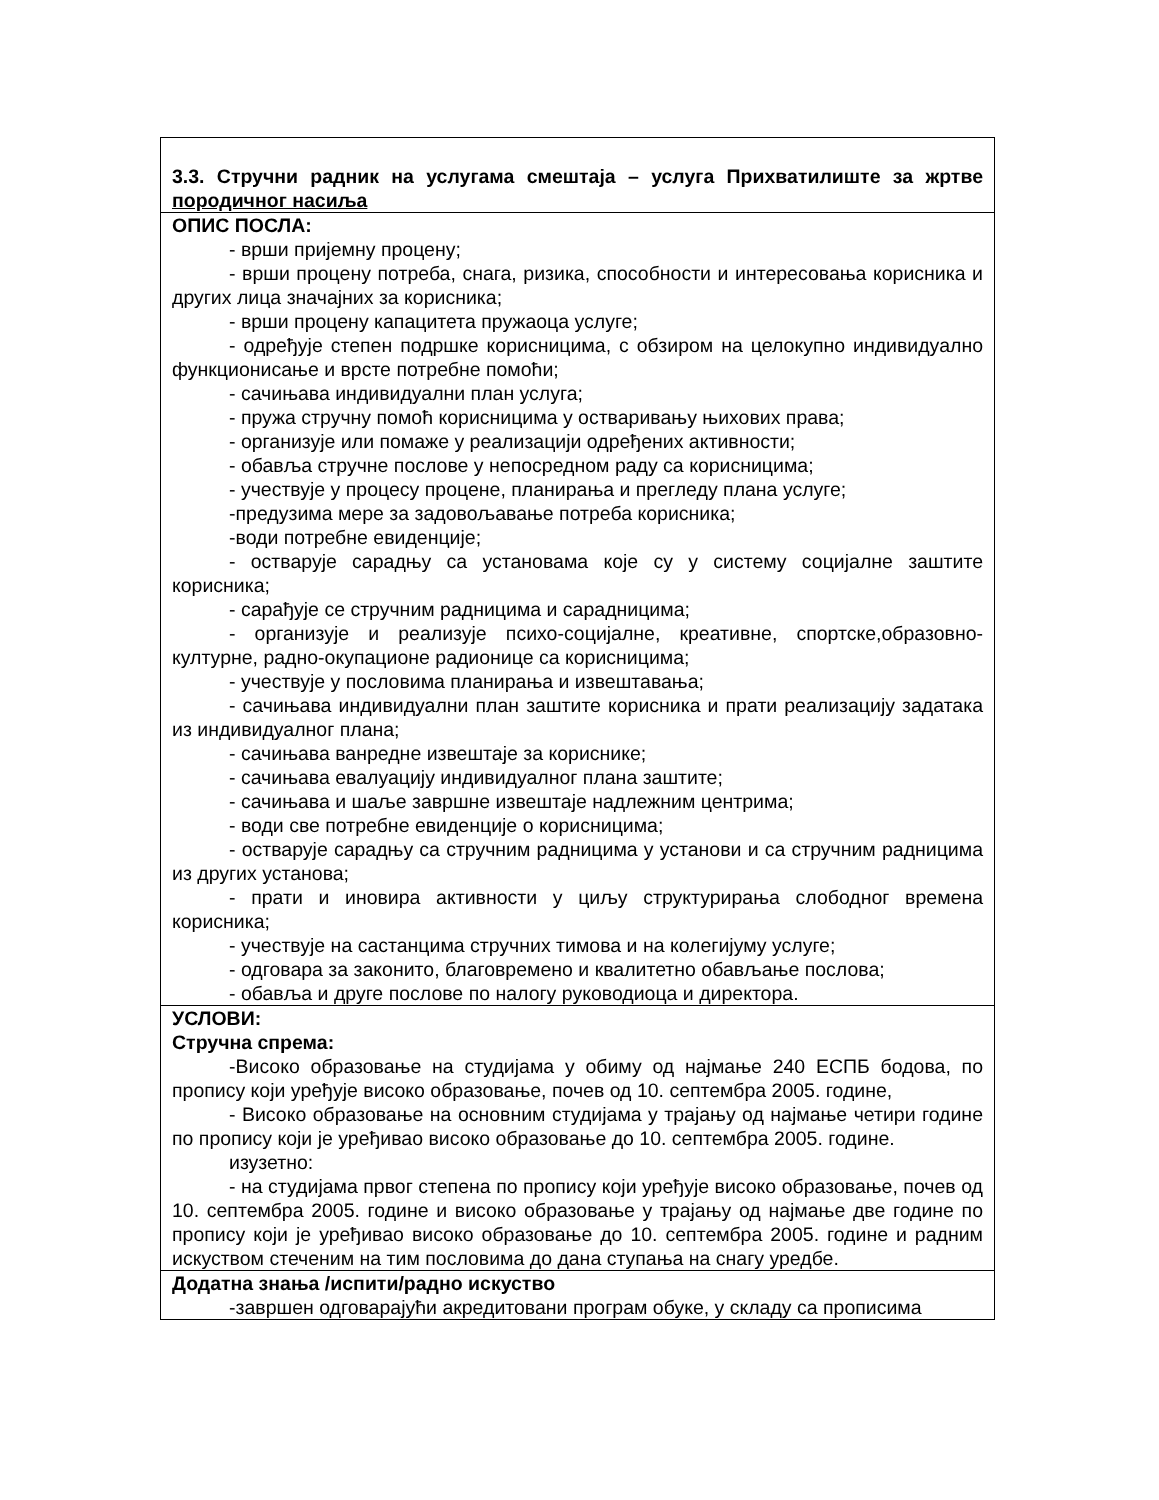| 3.3. Стручни радник на услугама смештаја – услуга Прихватилиште за жртве породичног насиља |
| ОПИС ПОСЛА: - врши пријемну процену; - врши процену потреба, снага, ризика, способности и интересовања корисника и других лица значајних за корисника; - врши процену капацитета пружаоца услуге; - одређује степен подршке корисницима, с обзиром на целокупно индивидуално функционисање и врсте потребне помоћи; - сачињава индивидуални план услуга; - пружа стручну помоћ корисницима у остваривању њихових права; - организује или помаже у реализацији одређених активности; - обавља стручне послове у непосредном раду са корисницима; - учествује у процесу процене, планирања и прегледу плана услуге; -предузима мере за задовољавање потреба корисника; -води потребне евиденције; - остварује сарадњу са установама које су у систему социјалне заштите корисника; - сарађује се стручним радницима и сарадницима; - организује и реализује психо-социјалне, креативне, спортске,образовно-културне, радно-окупационе радионице са корисницима; - учествује у пословима планирања и извештавања; - сачињава индивидуални план заштите корисника и прати реализацију задатака из индивидуалног плана; - сачињава ванредне извештаје за кориснике; - сачињава евалуацију индивидуалног плана заштите; - сачињава и шаље завршне извештаје надлежним центрима; - води све потребне евиденције о корисницима; - остварује сарадњу са стручним радницима у установи и са стручним радницима из других установа; - прати и иновира активности у циљу структурирања слободног времена корисника; - учествује на састанцима стручних тимова и на колегијуму услуге; - одговара за законито, благовремено и квалитетно обављање послова; - обавља и друге послове по налогу руководиоца и директора. |
| УСЛОВИ: Стручна спрема: -Високо образовање на студијама у обиму од најмање 240 ЕСПБ бодова, по пропису који уређује високо образовање, почев од 10. септембра 2005. године, - Високо образовање на основним студијама у трајању од најмање четири године по пропису који је уређивао високо образовање до 10. септембра 2005. године. изузетно: - на студијама првог степена по пропису који уређује високо образовање, почев од 10. септембра 2005. године и високо образовање у трајању од најмање две године по пропису који је уређивао високо образовање до 10. септембра 2005. године и радним искуством стеченим на тим пословима до дана ступања на снагу уредбе. |
| Додатна знања /испити/радно искуство -завршен одговарајући акредитовани програм обуке, у складу са прописима |